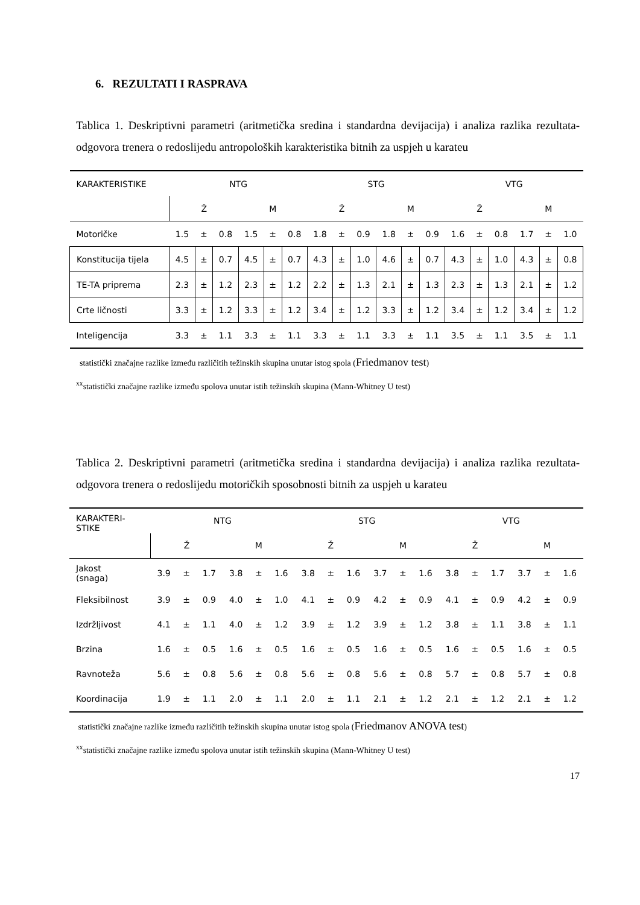6. REZULTATI I RASPRAVA
Tablica 1. Deskriptivni parametri (aritmetička sredina i standardna devijacija) i analiza razlika rezultata-odgovora trenera o redoslijedu antropoloških karakteristika bitnih za uspjeh u karateu
| KARAKTERISTIKE | NTG | | | | | | STG | | | | | | VTG | | | | | |
| | Ž | | | M | | | Ž | | | M | | | Ž | | | M | | |
| Motoričke | 1.5 | ± | 0.8 | 1.5 | ± | 0.8 | 1.8 | ± | 0.9 | 1.8 | ± | 0.9 | 1.6 | ± | 0.8 | 1.7 | ± | 1.0 |
| Konstitucija tijela | 4.5 | ± | 0.7 | 4.5 | ± | 0.7 | 4.3 | ± | 1.0 | 4.6 | ± | 0.7 | 4.3 | ± | 1.0 | 4.3 | ± | 0.8 |
| TE-TA priprema | 2.3 | ± | 1.2 | 2.3 | ± | 1.2 | 2.2 | ± | 1.3 | 2.1 | ± | 1.3 | 2.3 | ± | 1.3 | 2.1 | ± | 1.2 |
| Crte ličnosti | 3.3 | ± | 1.2 | 3.3 | ± | 1.2 | 3.4 | ± | 1.2 | 3.3 | ± | 1.2 | 3.4 | ± | 1.2 | 3.4 | ± | 1.2 |
| Inteligencija | 3.3 | ± | 1.1 | 3.3 | ± | 1.1 | 3.3 | ± | 1.1 | 3.3 | ± | 1.1 | 3.5 | ± | 1.1 | 3.5 | ± | 1.1 |
statistički značajne razlike između različitih težinskih skupina unutar istog spola (Friedmanov test)
<sup>xx</sup>statistički značajne razlike između spolova unutar istih težinskih skupina (Mann-Whitney U test)
Tablica 2. Deskriptivni parametri (aritmetička sredina i standardna devijacija) i analiza razlika rezultata-odgovora trenera o redoslijedu motoričkih sposobnosti bitnih za uspjeh u karateu
| KARAKTERI- STIKE | NTG | | | | | | STG | | | | | | VTG | | | | | |
| | Ž | | | M | | | Ž | | | M | | | Ž | | | M | | |
| Jakost (snaga) | 3.9 | ± | 1.7 | 3.8 | ± | 1.6 | 3.8 | ± | 1.6 | 3.7 | ± | 1.6 | 3.8 | ± | 1.7 | 3.7 | ± | 1.6 |
| Fleksibilnost | 3.9 | ± | 0.9 | 4.0 | ± | 1.0 | 4.1 | ± | 0.9 | 4.2 | ± | 0.9 | 4.1 | ± | 0.9 | 4.2 | ± | 0.9 |
| Izdržljivost | 4.1 | ± | 1.1 | 4.0 | ± | 1.2 | 3.9 | ± | 1.2 | 3.9 | ± | 1.2 | 3.8 | ± | 1.1 | 3.8 | ± | 1.1 |
| Brzina | 1.6 | ± | 0.5 | 1.6 | ± | 0.5 | 1.6 | ± | 0.5 | 1.6 | ± | 0.5 | 1.6 | ± | 0.5 | 1.6 | ± | 0.5 |
| Ravnoteža | 5.6 | ± | 0.8 | 5.6 | ± | 0.8 | 5.6 | ± | 0.8 | 5.6 | ± | 0.8 | 5.7 | ± | 0.8 | 5.7 | ± | 0.8 |
| Koordinacija | 1.9 | ± | 1.1 | 2.0 | ± | 1.1 | 2.0 | ± | 1.1 | 2.1 | ± | 1.2 | 2.1 | ± | 1.2 | 2.1 | ± | 1.2 |
statistički značajne razlike između različitih težinskih skupina unutar istog spola (Friedmanov ANOVA test)
<sup>xx</sup>statistički značajne razlike između spolova unutar istih težinskih skupina (Mann-Whitney U test)
17